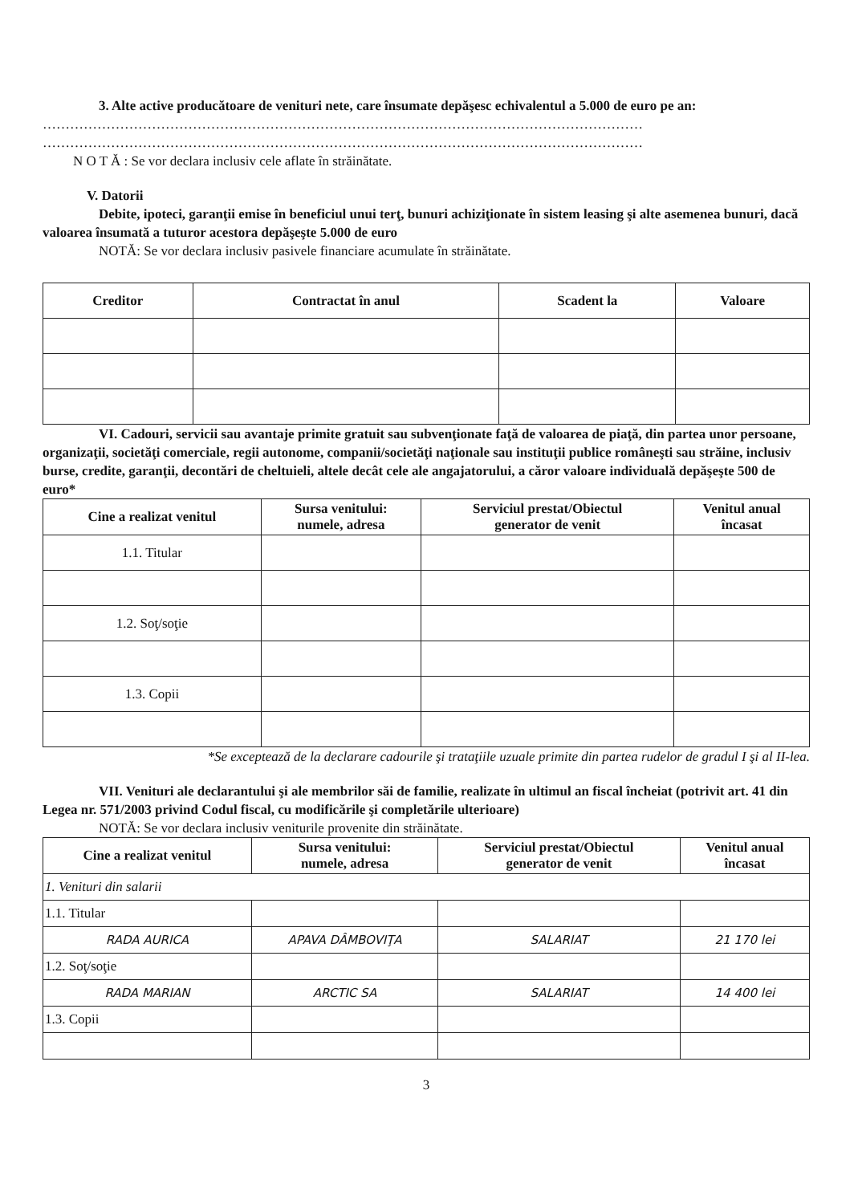3. Alte active producătoare de venituri nete, care însumate depăşesc echivalentul a 5.000 de euro pe an:
……………………………………………………………………………………………………………………
……………………………………………………………………………………………………………………
N O T Ă : Se vor declara inclusiv cele aflate în străinătate.
V. Datorii
Debite, ipoteci, garanţii emise în beneficiul unui terţ, bunuri achiziţionate în sistem leasing şi alte asemenea bunuri, dacă valoarea însumată a tuturor acestora depăşeşte 5.000 de euro
NOTĂ: Se vor declara inclusiv pasivele financiare acumulate în străinătate.
| Creditor | Contractat în anul | Scadent la | Valoare |
| --- | --- | --- | --- |
VI. Cadouri, servicii sau avantaje primite gratuit sau subvenţionate faţă de valoarea de piaţă, din partea unor persoane, organizaţii, societăţi comerciale, regii autonome, companii/societăţi naţionale sau instituţii publice româneşti sau străine, inclusiv burse, credite, garanţii, decontări de cheltuieli, altele decât cele ale angajatorului, a căror valoare individuală depăşeşte 500 de euro*
| Cine a realizat venitul | Sursa venitului: numele, adresa | Serviciul prestat/Obiectul generator de venit | Venitul anual încasat |
| --- | --- | --- | --- |
| 1.1. Titular | | | |
| 1.2. Soţ/soţie | | | |
| 1.3. Copii | | | |
*Se exceptează de la declarare cadourile şi trataţiile uzuale primite din partea rudelor de gradul I şi al II-lea.
VII. Venituri ale declarantului şi ale membrilor săi de familie, realizate în ultimul an fiscal încheiat (potrivit art. 41 din Legea nr. 571/2003 privind Codul fiscal, cu modificările şi completările ulterioare)
NOTĂ: Se vor declara inclusiv veniturile provenite din străinătate.
| Cine a realizat venitul | Sursa venitului: numele, adresa | Serviciul prestat/Obiectul generator de venit | Venitul anual încasat |
| --- | --- | --- | --- |
| 1. Venituri din salarii | | | |
| 1.1. Titular | | | |
| RADA AURICA | APAVA DÂMBOVIŢA | SALARIAT | 21 170 lei |
| 1.2. Soţ/soţie | | | |
| RADA MARIAN | ARCTIC SA | SALARIAT | 14 400 lei |
| 1.3. Copii | | | |
3